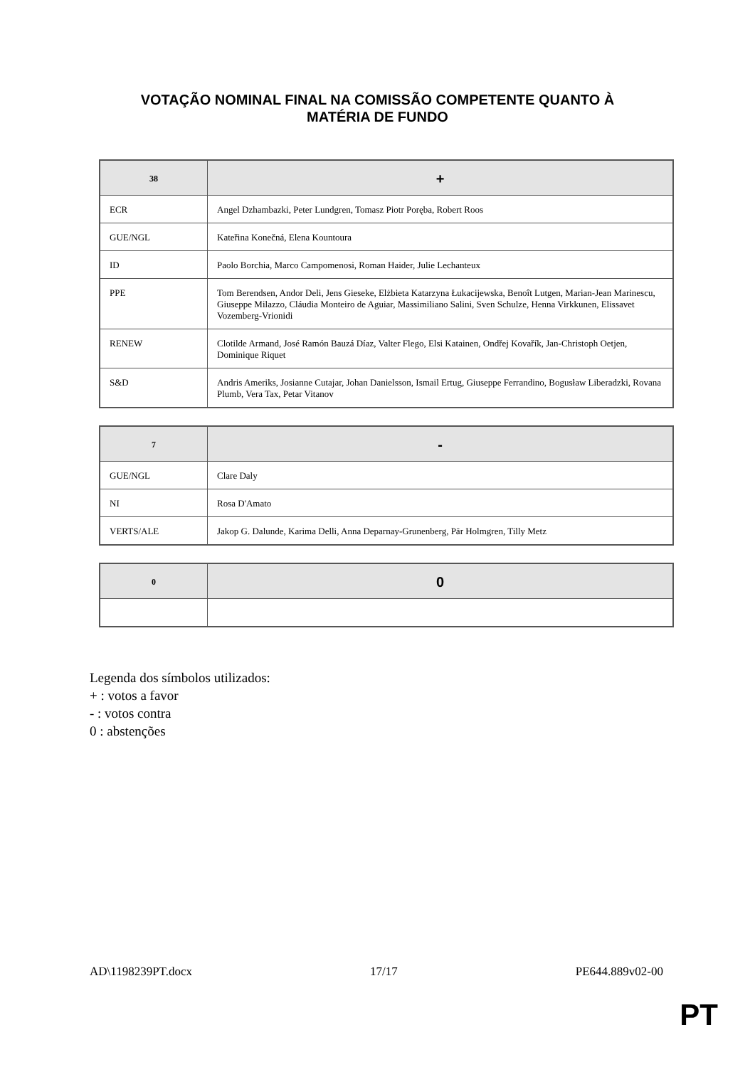VOTAÇÃO NOMINAL FINAL NA COMISSÃO COMPETENTE QUANTO À
MATÉRIA DE FUNDO
| 38 | + |
| --- | --- |
| ECR | Angel Dzhambazki, Peter Lundgren, Tomasz Piotr Poręba, Robert Roos |
| GUE/NGL | Kateřina Konečná, Elena Kountoura |
| ID | Paolo Borchia, Marco Campomenosi, Roman Haider, Julie Lechanteux |
| PPE | Tom Berendsen, Andor Deli, Jens Gieseke, Elżbieta Katarzyna Łukacijewska, Benoît Lutgen, Marian-Jean Marinescu, Giuseppe Milazzo, Cláudia Monteiro de Aguiar, Massimiliano Salini, Sven Schulze, Henna Virkkunen, Elissavet Vozemberg-Vrionidi |
| RENEW | Clotilde Armand, José Ramón Bauzá Díaz, Valter Flego, Elsi Katainen, Ondřej Kovařík, Jan-Christoph Oetjen, Dominique Riquet |
| S&D | Andris Ameriks, Josianne Cutajar, Johan Danielsson, Ismail Ertug, Giuseppe Ferrandino, Bogusław Liberadzki, Rovana Plumb, Vera Tax, Petar Vitanov |
| 7 | - |
| --- | --- |
| GUE/NGL | Clare Daly |
| NI | Rosa D'Amato |
| VERTS/ALE | Jakop G. Dalunde, Karima Delli, Anna Deparnay-Grunenberg, Pär Holmgren, Tilly Metz |
| 0 | 0 |
| --- | --- |
Legenda dos símbolos utilizados:
+ : votos a favor
- : votos contra
0 : abstenções
AD\1198239PT.docx 17/17 PE644.889v02-00
PT